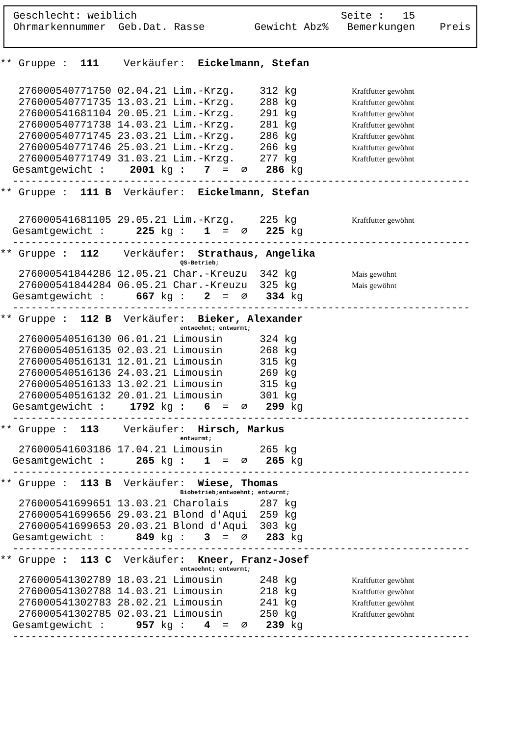Geschlecht: weiblich Seite : 15
Ohrmarkennummer Geb.Dat. Rasse Gewicht Abz% Bemerkungen Preis
** Gruppe : 111 Verkäufer: Eickelmann, Stefan
276000540771750 02.04.21 Lim.-Krzg. 312 kg Kraftfutter gewöhnt
276000540771735 13.03.21 Lim.-Krzg. 288 kg Kraftfutter gewöhnt
276000541681104 20.05.21 Lim.-Krzg. 291 kg Kraftfutter gewöhnt
276000540771738 14.03.21 Lim.-Krzg. 281 kg Kraftfutter gewöhnt
276000540771745 23.03.21 Lim.-Krzg. 286 kg Kraftfutter gewöhnt
276000540771746 25.03.21 Lim.-Krzg. 266 kg Kraftfutter gewöhnt
276000540771749 31.03.21 Lim.-Krzg. 277 kg Kraftfutter gewöhnt
Gesamtgewicht : 2001 kg : 7 = ∅ 286 kg
--------------------------------------------------------------------------
** Gruppe : 111 B Verkäufer: Eickelmann, Stefan
276000541681105 29.05.21 Lim.-Krzg. 225 kg Kraftfutter gewöhnt
Gesamtgewicht : 225 kg : 1 = ∅ 225 kg
--------------------------------------------------------------------------
** Gruppe : 112 Verkäufer: Strathaus, Angelika
QS-Betrieb;
276000541844286 12.05.21 Char.-Kreuzu 342 kg Mais gewöhnt
276000541844284 06.05.21 Char.-Kreuzu 325 kg Mais gewöhnt
Gesamtgewicht : 667 kg : 2 = ∅ 334 kg
--------------------------------------------------------------------------
** Gruppe : 112 B Verkäufer: Bieker, Alexander
entwoehnt; entwurmt;
276000540516130 06.01.21 Limousin 324 kg
276000540516135 02.03.21 Limousin 268 kg
276000540516131 12.01.21 Limousin 315 kg
276000540516136 24.03.21 Limousin 269 kg
276000540516133 13.02.21 Limousin 315 kg
276000540516132 20.01.21 Limousin 301 kg
Gesamtgewicht : 1792 kg : 6 = ∅ 299 kg
--------------------------------------------------------------------------
** Gruppe : 113 Verkäufer: Hirsch, Markus
entwurmt;
276000541603186 17.04.21 Limousin 265 kg
Gesamtgewicht : 265 kg : 1 = ∅ 265 kg
--------------------------------------------------------------------------
** Gruppe : 113 B Verkäufer: Wiese, Thomas
Biobetrieb;entwoehnt; entwurmt;
276000541699651 13.03.21 Charolais 287 kg
276000541699656 29.03.21 Blond d'Aqui 259 kg
276000541699653 20.03.21 Blond d'Aqui 303 kg
Gesamtgewicht : 849 kg : 3 = ∅ 283 kg
--------------------------------------------------------------------------
** Gruppe : 113 C Verkäufer: Kneer, Franz-Josef
entwoehnt; entwurmt;
276000541302789 18.03.21 Limousin 248 kg Kraftfutter gewöhnt
276000541302788 14.03.21 Limousin 218 kg Kraftfutter gewöhnt
276000541302783 28.02.21 Limousin 241 kg Kraftfutter gewöhnt
276000541302785 02.03.21 Limousin 250 kg Kraftfutter gewöhnt
Gesamtgewicht : 957 kg : 4 = ∅ 239 kg
--------------------------------------------------------------------------